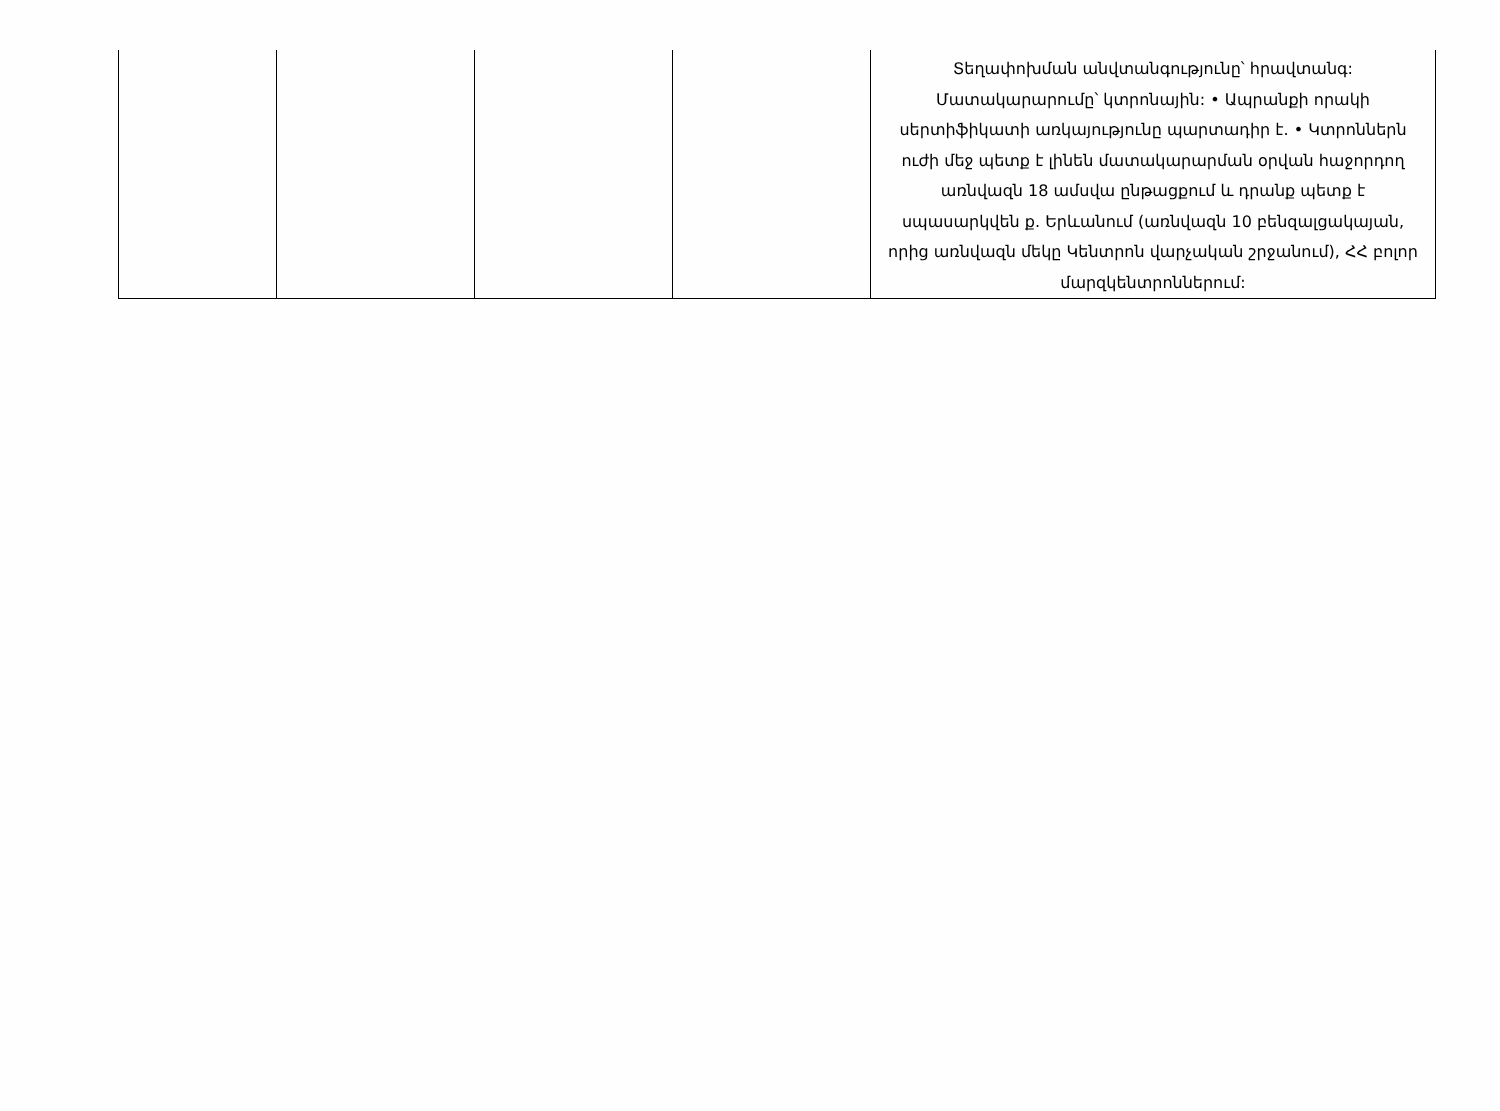| | | | | Տեղափոխման անվտանգությունը՝ հրավտանգ: Մատակարարումը՝ կտրոնային: • Ապրանքի որակի սերտիֆիկատի առկայությունը պարտադիր է. • Կտրոններն ուժի մեջ պետք է լինեն մատակարարման օրվան հաջորդող առնվազն 18 ամսվա ընթացքում և դրանք պետք է սպասարկվեն ք. Երևանում (առնվազն 10 բենզալցակայան, որից առնվազն մեկը Կենտրոն վարչական շրջանում), ՀՀ բոլոր մարզկենտրոններում: |